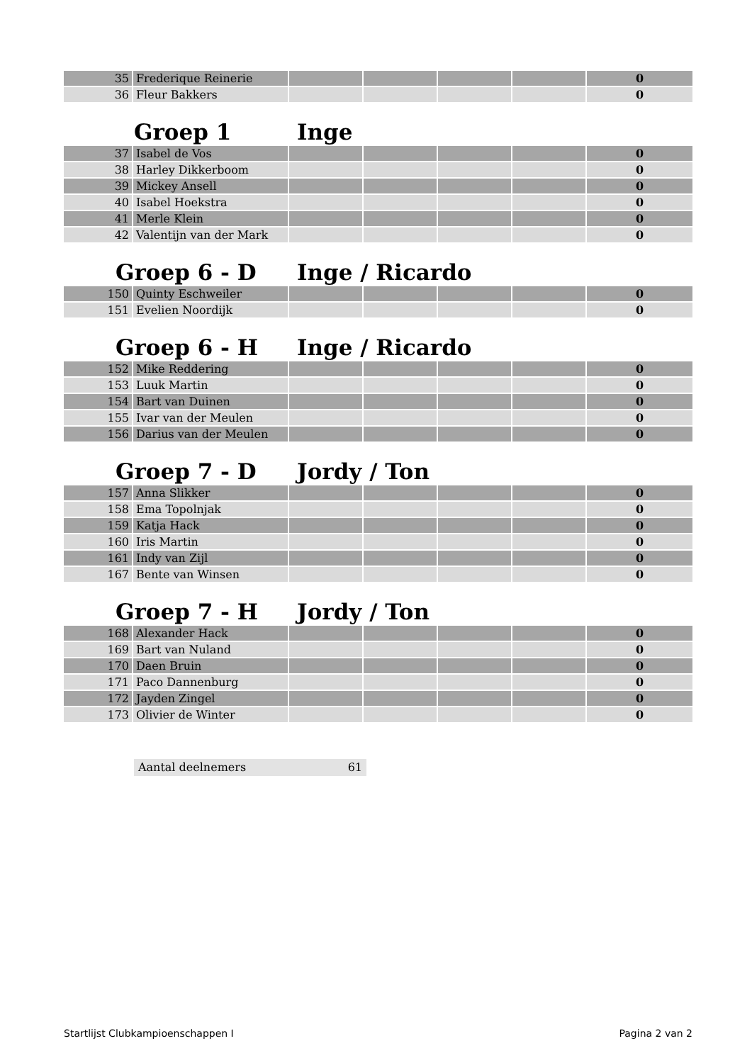| 35 | Frederique Reinerie | | | | | 0 |
| 36 | Fleur Bakkers | | | | | 0 |
Groep 1 Inge
| 37 | Isabel de Vos | | | | | 0 |
| 38 | Harley Dikkerboom | | | | | 0 |
| 39 | Mickey Ansell | | | | | 0 |
| 40 | Isabel Hoekstra | | | | | 0 |
| 41 | Merle Klein | | | | | 0 |
| 42 | Valentijn van der Mark | | | | | 0 |
Groep 6 - D Inge / Ricardo
| 150 | Quinty Eschweiler | | | | | 0 |
| 151 | Evelien Noordijk | | | | | 0 |
Groep 6 - H Inge / Ricardo
| 152 | Mike Reddering | | | | | 0 |
| 153 | Luuk Martin | | | | | 0 |
| 154 | Bart van Duinen | | | | | 0 |
| 155 | Ivar van der Meulen | | | | | 0 |
| 156 | Darius van der Meulen | | | | | 0 |
Groep 7 - D Jordy / Ton
| 157 | Anna Slikker | | | | | 0 |
| 158 | Ema Topolnjak | | | | | 0 |
| 159 | Katja Hack | | | | | 0 |
| 160 | Iris Martin | | | | | 0 |
| 161 | Indy van Zijl | | | | | 0 |
| 167 | Bente van Winsen | | | | | 0 |
Groep 7 - H Jordy / Ton
| 168 | Alexander Hack | | | | | 0 |
| 169 | Bart van Nuland | | | | | 0 |
| 170 | Daen Bruin | | | | | 0 |
| 171 | Paco Dannenburg | | | | | 0 |
| 172 | Jayden Zingel | | | | | 0 |
| 173 | Olivier de Winter | | | | | 0 |
Aantal deelnemers 61
Startlijst Clubkampioenschappen I Pagina 2 van 2